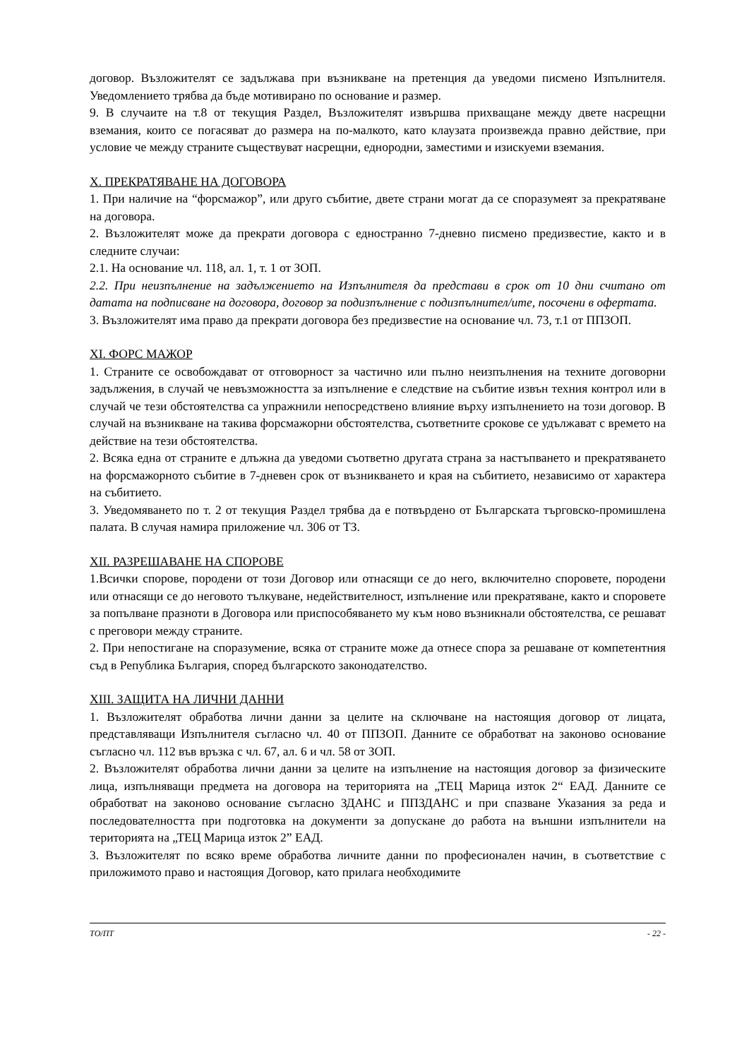договор. Възложителят се задължава при възникване на претенция да уведоми писмено Изпълнителя. Уведомлението трябва да бъде мотивирано по основание и размер.
9. В случаите на т.8 от текущия Раздел, Възложителят извършва прихващане между двете насрещни вземания, които се погасяват до размера на по-малкото, като клаузата произвежда правно действие, при условие че между страните съществуват насрещни, еднородни, заместими и изискуеми вземания.
X. ПРЕКРАТЯВАНЕ НА ДОГОВОРА
1. При наличие на “форсмажор”, или друго събитие, двете страни могат да се споразумеят за прекратяване на договора.
2. Възложителят може да прекрати договора с едностранно 7-дневно писмено предизвестие, както и в следните случаи:
2.1. На основание чл. 118, ал. 1, т. 1 от ЗОП.
2.2. При неизпълнение на задължението на Изпълнителя да представи в срок от 10 дни считано от датата на подписване на договора, договор за подизпълнение с подизпълнител/ите, посочени в офертата.
3. Възложителят има право да прекрати договора без предизвестие на основание чл. 73, т.1 от ППЗОП.
XI. ФОРС МАЖОР
1. Страните се освобождават от отговорност за частично или пълно неизпълнения на техните договорни задължения, в случай че невъзможността за изпълнение е следствие на събитие извън техния контрол или в случай че тези обстоятелства са упражнили непосредствено влияние върху изпълнението на този договор. В случай на възникване на такива форсмажорни обстоятелства, съответните срокове се удължават с времето на действие на тези обстоятелства.
2. Всяка една от страните е длъжна да уведоми съответно другата страна за настъпването и прекратяването на форсмажорното събитие в 7-дневен срок от възникването и края на събитието, независимо от характера на събитието.
3. Уведомяването по т. 2 от текущия Раздел трябва да е потвърдено от Българската търговско-промишлена палата. В случая намира приложение чл. 306 от ТЗ.
XII. РАЗРЕШАВАНЕ НА СПОРОВЕ
1.Всички спорове, породени от този Договор или отнасящи се до него, включително споровете, породени или отнасящи се до неговото тълкуване, недействителност, изпълнение или прекратяване, както и споровете за попълване празноти в Договора или приспособяването му към ново възникнали обстоятелства, се решават с преговори между страните.
2. При непостигане на споразумение, всяка от страните може да отнесе спора за решаване от компетентния съд в Република България, според българското законодателство.
XIII. ЗАЩИТА НА ЛИЧНИ ДАННИ
1. Възложителят обработва лични данни за целите на сключване на настоящия договор от лицата, представляващи Изпълнителя съгласно чл. 40 от ППЗОП. Данните се обработват на законово основание съгласно чл. 112 във връзка с чл. 67, ал. 6 и чл. 58 от ЗОП.
2. Възложителят обработва лични данни за целите на изпълнение на настоящия договор за физическите лица, изпълняващи предмета на договора на територията на „ТЕЦ Марица изток 2“ ЕАД. Данните се обработват на законово основание съгласно ЗДАНС и ППЗДАНС и при спазване Указания за реда и последователността при подготовка на документи за допускане до работа на външни изпълнители на територията на „ТЕЦ Марица изток 2” ЕАД.
3. Възложителят по всяко време обработва личните данни по професионален начин, в съответствие с приложимото право и настоящия Договор, като прилага необходимите
ТО/ПТ - 22 -